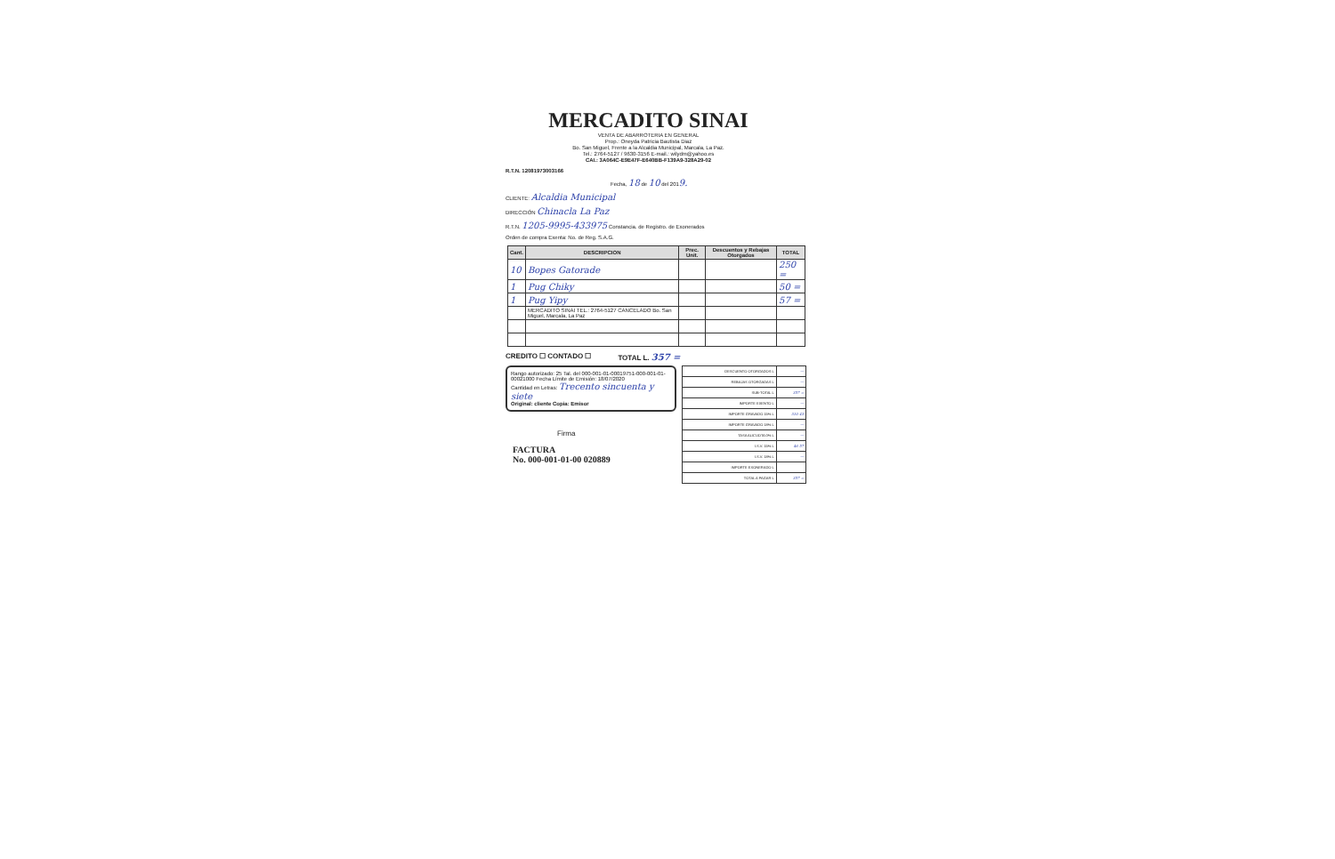MERCADITO SINAI
VENTA DE ABARROTERIA EN GENERAL
Prop.: Oneyda Patricia Bautista Diaz
Bo. San Miguel, Frente a la Alcaldia Municipal, Marcala, La Paz.
Tel.: 2764-5127 / 9630-3156 E-mail.: wilydm@yahoo.es
CAI.: 3A064C-E9E47F-E640BB-F139A9-328A29-02
R.T.N. 12081973003166
Fecha, 18 de 10 del 2019.
CLIENTE: Alcaldia Municipal
DIRECCIÓN Chinacla La Paz
R.T.N. 1205-9995-433975 Constancia. de Registro. de Exonerados
Orden de compra Exenta: No. de Reg. S.A.G.
| Cant. | DESCRIPCION | Prec. Unit. | Descuentos y Rebajas Otorgados | TOTAL |
| --- | --- | --- | --- | --- |
| 10 | Bopes Gatorade | | | 250 = |
| 1 | Pug Chiky | | | 50 = |
| 1 | Pug Yipy | | | 57 = |
| | MERCADITO SINAI TEL.: 2764-5127 CANCELADO Bo. San Miguel, Marcala, La Paz | | | |
CREDITO ☐ CONTADO ☐ TOTAL L. 357 =
Rango autorizado: 25 Tal. del 000-001-01-00019751-000-001-01-00021000 Fecha Límite de Emisión: 18/07/2020
Cantidad en Letras: Trecento sincuenta y siete
Original: cliente Copia: Emisor
Firma
FACTURA
No. 000-001-01-00 020889
| DESCUENTO OTORGADOS L | — |
| REBAJAS OTORGADAS L | — |
| SUB-TOTAL L | 357 = |
| IMPORTE EXENTO L | — |
| IMPORTE GRAVADO 15% L | 310 43 |
| IMPORTE GRAVADO 18% L | — |
| TASA ALICUOTA 0% L | — |
| I.S.V. 15% L | 46 57 |
| I.S.V. 18% L | — |
| IMPORTE EXONERADO L | |
| TOTAL A PAGAR L | 357 = |